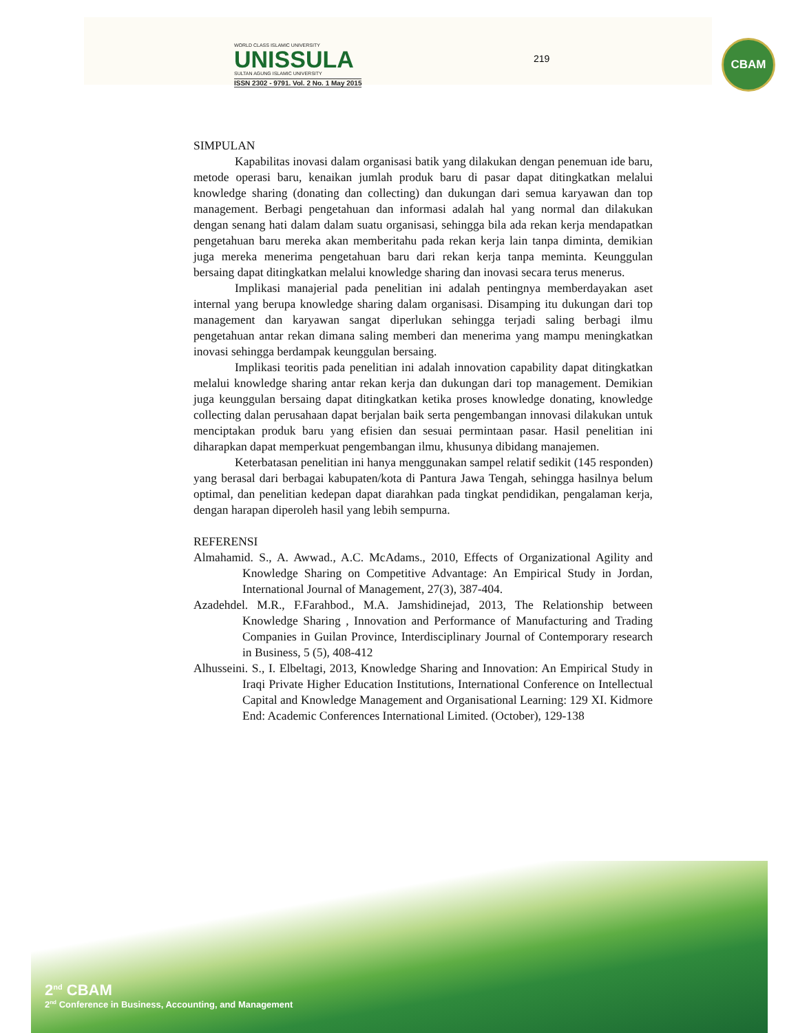WORLD CLASS ISLAMIC UNIVERSITY
UNISSULA
SULTAN AGUNG ISLAMIC UNIVERSITY
ISSN 2302 - 9791. Vol. 2 No. 1 May 2015
219
CBAM
SIMPULAN
Kapabilitas inovasi dalam organisasi batik yang dilakukan dengan penemuan ide baru, metode operasi baru, kenaikan jumlah produk baru di pasar dapat ditingkatkan melalui knowledge sharing (donating dan collecting) dan dukungan dari semua karyawan dan top management. Berbagi pengetahuan dan informasi adalah hal yang normal dan dilakukan dengan senang hati dalam dalam suatu organisasi, sehingga bila ada rekan kerja mendapatkan pengetahuan baru mereka akan memberitahu pada rekan kerja lain tanpa diminta, demikian juga mereka menerima pengetahuan baru dari rekan kerja tanpa meminta. Keunggulan bersaing dapat ditingkatkan melalui knowledge sharing dan inovasi secara terus menerus.
Implikasi manajerial pada penelitian ini adalah pentingnya memberdayakan aset internal yang berupa knowledge sharing dalam organisasi. Disamping itu dukungan dari top management dan karyawan sangat diperlukan sehingga terjadi saling berbagi ilmu pengetahuan antar rekan dimana saling memberi dan menerima yang mampu meningkatkan inovasi sehingga berdampak keunggulan bersaing.
Implikasi teoritis pada penelitian ini adalah innovation capability dapat ditingkatkan melalui knowledge sharing antar rekan kerja dan dukungan dari top management. Demikian juga keunggulan bersaing dapat ditingkatkan ketika proses knowledge donating, knowledge collecting dalan perusahaan dapat berjalan baik serta pengembangan innovasi dilakukan untuk menciptakan produk baru yang efisien dan sesuai permintaan pasar. Hasil penelitian ini diharapkan dapat memperkuat pengembangan ilmu, khusunya dibidang manajemen.
Keterbatasan penelitian ini hanya menggunakan sampel relatif sedikit (145 responden) yang berasal dari berbagai kabupaten/kota di Pantura Jawa Tengah, sehingga hasilnya belum optimal, dan penelitian kedepan dapat diarahkan pada tingkat pendidikan, pengalaman kerja, dengan harapan diperoleh hasil yang lebih sempurna.
REFERENSI
Almahamid. S., A. Awwad., A.C. McAdams., 2010, Effects of Organizational Agility and Knowledge Sharing on Competitive Advantage: An Empirical Study in Jordan, International Journal of Management, 27(3), 387-404.
Azadehdel. M.R., F.Farahbod., M.A. Jamshidinejad, 2013, The Relationship between Knowledge Sharing , Innovation and Performance of Manufacturing and Trading Companies in Guilan Province, Interdisciplinary Journal of Contemporary research in Business, 5 (5), 408-412
Alhusseini. S., I. Elbeltagi, 2013, Knowledge Sharing and Innovation: An Empirical Study in Iraqi Private Higher Education Institutions, International Conference on Intellectual Capital and Knowledge Management and Organisational Learning: 129 XI. Kidmore End: Academic Conferences International Limited. (October), 129-138
2<sup>nd</sup> CBAM
2<sup>nd</sup> Conference in Business, Accounting, and Management